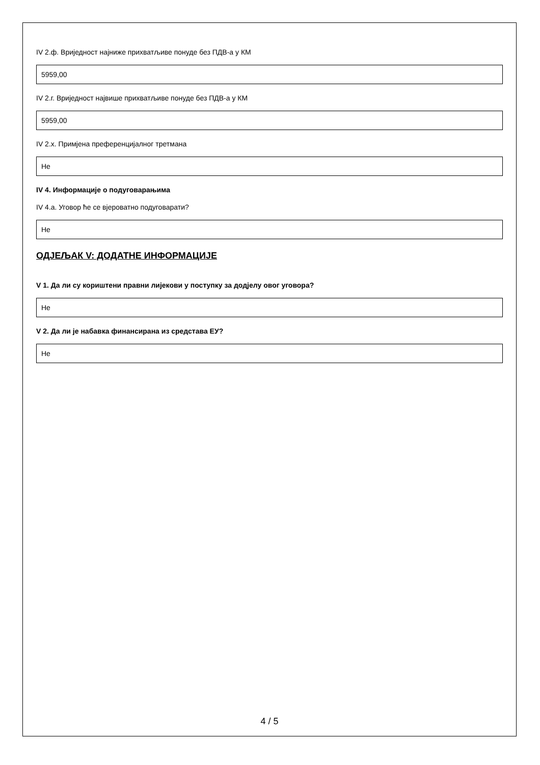IV 2.ф. Вриједност најниже прихватљиве понуде без ПДВ-а у КМ
5959,00
IV 2.г. Вриједност највише прихватљиве понуде без ПДВ-а у КМ
5959,00
IV 2.х. Примјена преференцијалног третмана
Не
IV 4. Информације о подуговарањима
IV 4.а. Уговор ће се вјероватно подуговарати?
Не
ОДЈЕЉАК V: ДОДАТНЕ ИНФОРМАЦИЈЕ
V 1. Да ли су кориштени правни лијекови у поступку за додјелу овог уговора?
Не
V 2. Да ли је набавка финансирана из средстава ЕУ?
Не
4 / 5